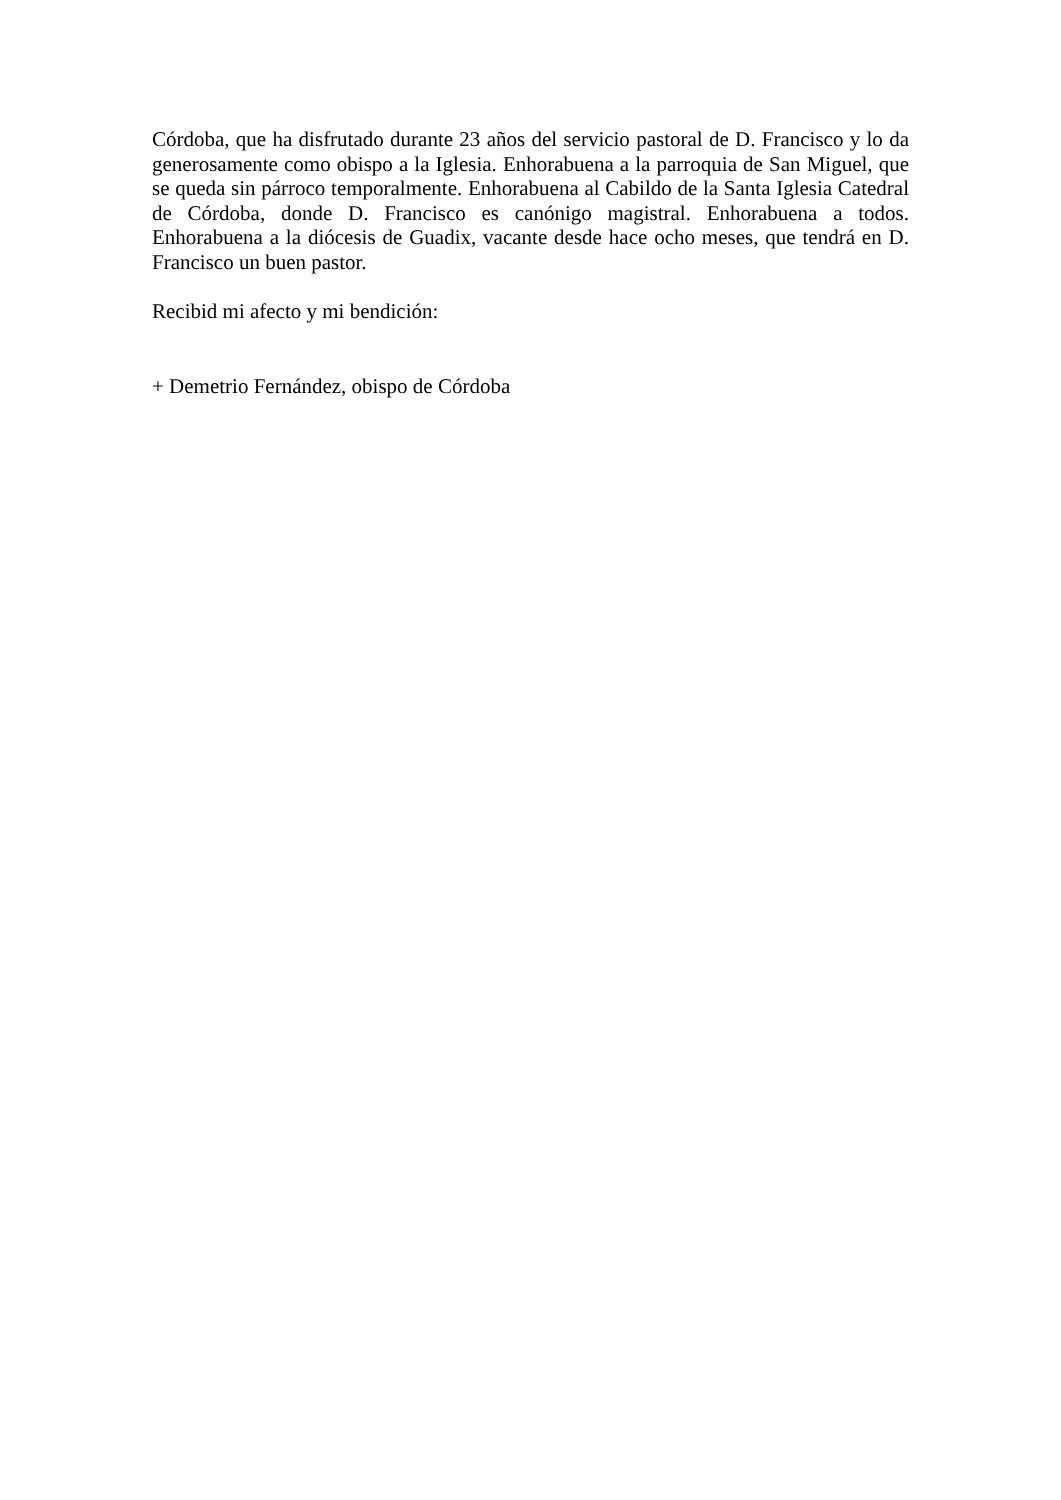Córdoba, que ha disfrutado durante 23 años del servicio pastoral de D. Francisco y lo da generosamente como obispo a la Iglesia. Enhorabuena a la parroquia de San Miguel, que se queda sin párroco temporalmente. Enhorabuena al Cabildo de la Santa Iglesia Catedral de Córdoba, donde D. Francisco es canónigo magistral. Enhorabuena a todos. Enhorabuena a la diócesis de Guadix, vacante desde hace ocho meses, que tendrá en D. Francisco un buen pastor.
Recibid mi afecto y mi bendición:
+ Demetrio Fernández, obispo de Córdoba